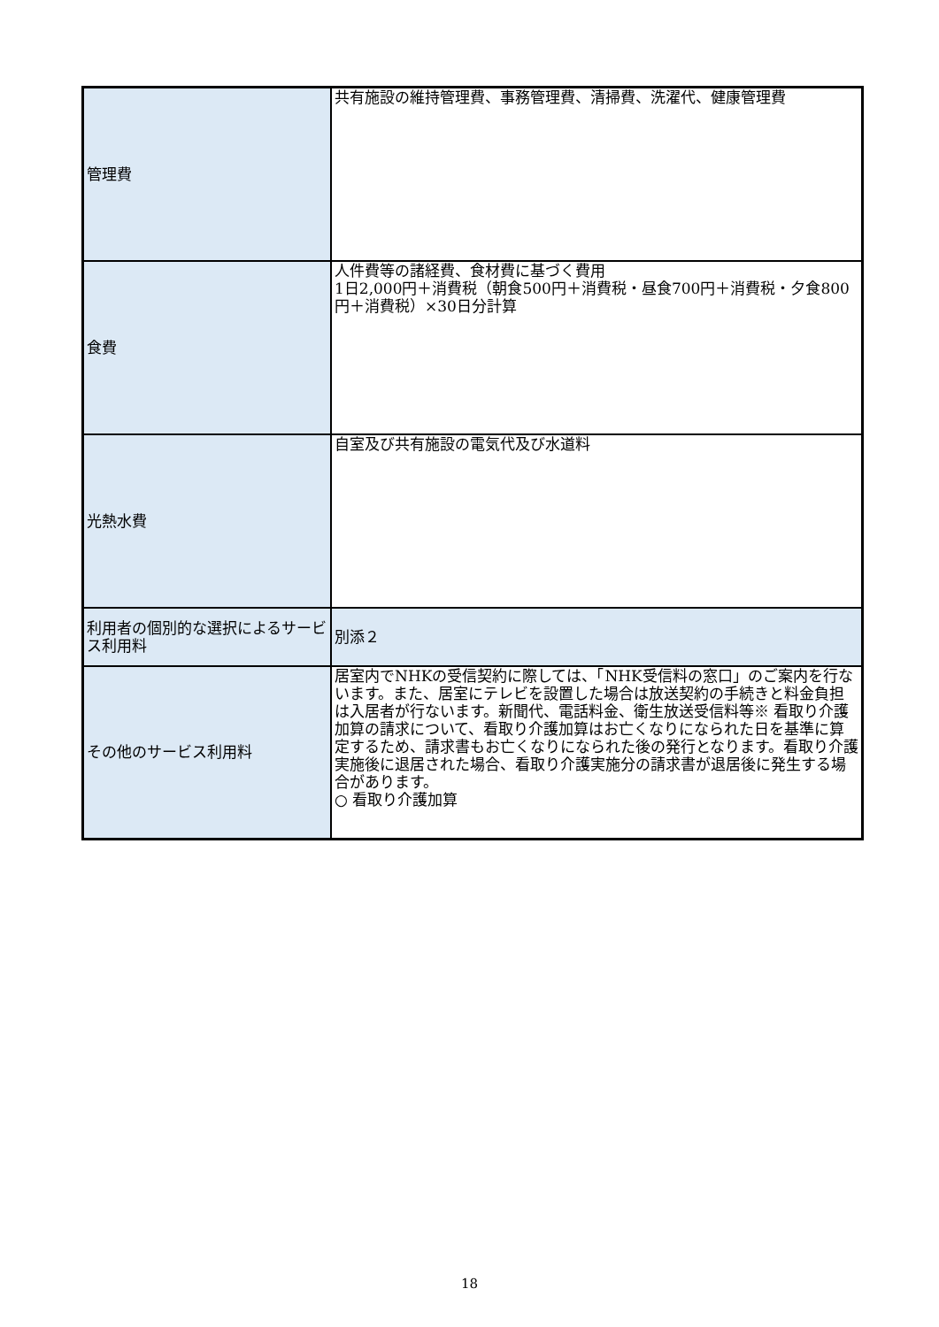| 管理費 | 共有施設の維持管理費、事務管理費、清掃費、洗濯代、健康管理費 |
| 食費 | 人件費等の諸経費、食材費に基づく費用 1日2,000円＋消費税（朝食500円＋消費税・昼食700円＋消費税・夕食800円＋消費税）×30日分計算 |
| 光熱水費 | 自室及び共有施設の電気代及び水道料 |
| 利用者の個別的な選択によるサービス利用料 | 別添２ |
| その他のサービス利用料 | 居室内でNHKの受信契約に際しては、「NHK受信料の窓口」のご案内を行ないます。また、居室にテレビを設置した場合は放送契約の手続きと料金負担は入居者が行ないます。新聞代、電話料金、衛生放送受信料等※ 看取り介護加算の請求について、看取り介護加算はお亡くなりになられた日を基準に算定するため、請求書もお亡くなりになられた後の発行となります。看取り介護実施後に退居された場合、看取り介護実施分の請求書が退居後に発生する場合があります。 ○ 看取り介護加算 |
18